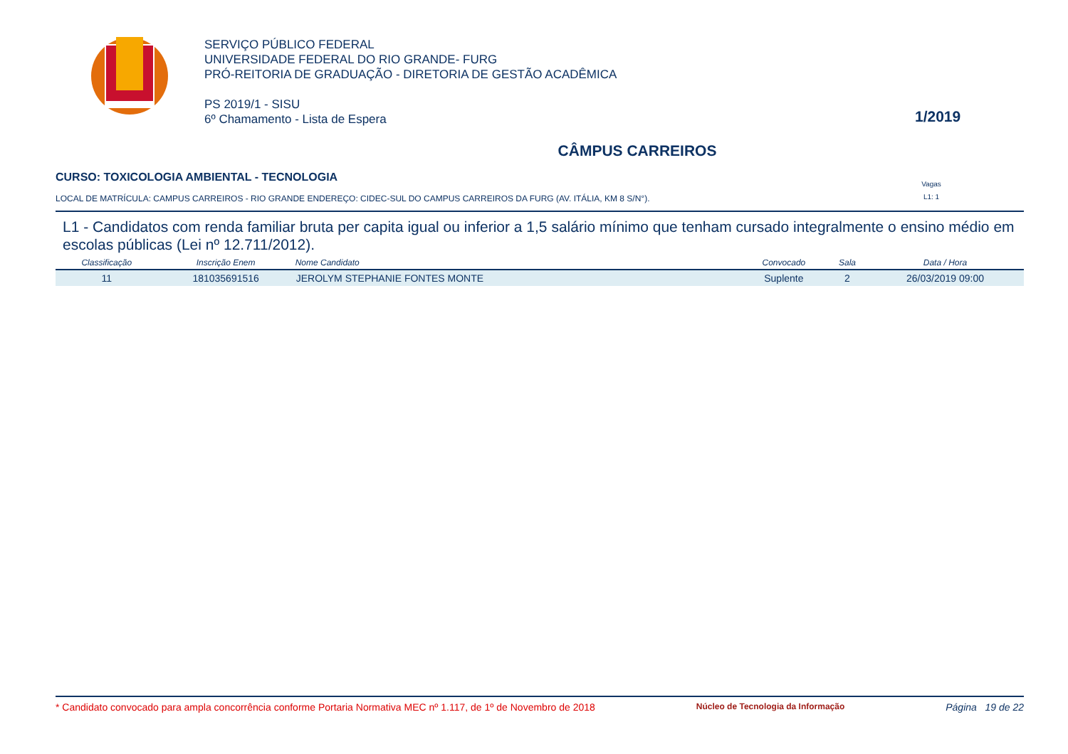SERVIÇO PÚBLICO FEDERAL
UNIVERSIDADE FEDERAL DO RIO GRANDE- FURG
PRÓ-REITORIA DE GRADUAÇÃO - DIRETORIA DE GESTÃO ACADÊMICA
PS 2019/1 - SISU
6º Chamamento - Lista de Espera
1/2019
CÂMPUS CARREIROS
CURSO: TOXICOLOGIA AMBIENTAL - TECNOLOGIA
LOCAL DE MATRÍCULA: CAMPUS CARREIROS - RIO GRANDE ENDEREÇO: CIDEC-SUL DO CAMPUS CARREIROS DA FURG (AV. ITÁLIA, KM 8 S/N°).
Vagas
L1: 1
L1 - Candidatos com renda familiar bruta per capita igual ou inferior a 1,5 salário mínimo que tenham cursado integralmente o ensino médio em escolas públicas (Lei nº 12.711/2012).
| Classificação | Inscrição Enem | Nome Candidato | Convocado | Sala | Data / Hora |
| --- | --- | --- | --- | --- | --- |
| 11 | 181035691516 | JEROLYM STEPHANIE FONTES MONTE | Suplente | 2 | 26/03/2019 09:00 |
* Candidato convocado para ampla concorrência conforme Portaria Normativa MEC nº 1.117, de 1º de Novembro de 2018 Núcleo de Tecnologia da Informação Página 19 de 22